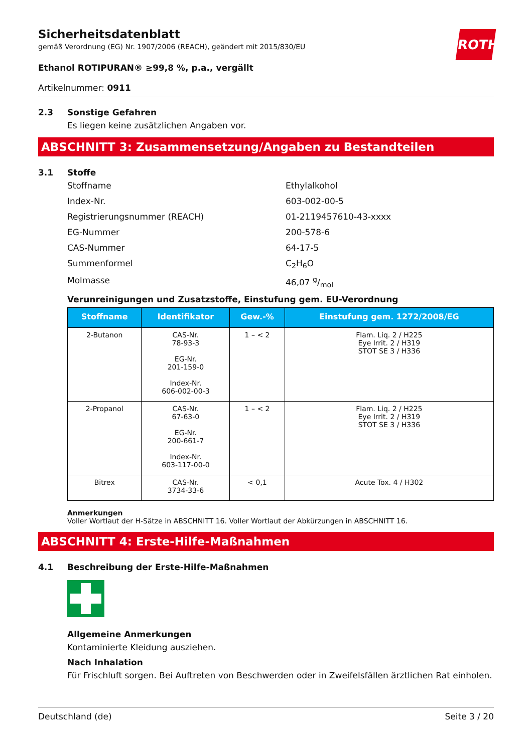ROTH
Sicherheitsdatenblatt
gemäß Verordnung (EG) Nr. 1907/2006 (REACH), geändert mit 2015/830/EU
Ethanol ROTIPURAN® ≥99,8 %, p.a., vergällt
Artikelnummer: 0911
2.3 Sonstige Gefahren
Es liegen keine zusätzlichen Angaben vor.
ABSCHNITT 3: Zusammensetzung/Angaben zu Bestandteilen
3.1 Stoffe
Stoffname Ethylalkohol
Index-Nr. 603-002-00-5
Registrierungsnummer (REACH) 01-2119457610-43-xxxx
EG-Nummer 200-578-6
CAS-Nummer 64-17-5
Summenformel C<sub>2</sub>H<sub>6</sub>O
Molmasse 46,07 g/mol
Verunreinigungen und Zusatzstoffe, Einstufung gem. EU-Verordnung
| Stoffname | Identifikator | Gew.-% | Einstufung gem. 1272/2008/EG |
| --- | --- | --- | --- |
| 2-Butanon | CAS-Nr. 78-93-3 EG-Nr. 201-159-0 Index-Nr. 606-002-00-3 | 1 – < 2 | Flam. Liq. 2 / H225 Eye Irrit. 2 / H319 STOT SE 3 / H336 |
| 2-Propanol | CAS-Nr. 67-63-0 EG-Nr. 200-661-7 Index-Nr. 603-117-00-0 | 1 – < 2 | Flam. Liq. 2 / H225 Eye Irrit. 2 / H319 STOT SE 3 / H336 |
| Bitrex | CAS-Nr. 3734-33-6 | < 0,1 | Acute Tox. 4 / H302 |
Anmerkungen
Voller Wortlaut der H-Sätze in ABSCHNITT 16. Voller Wortlaut der Abkürzungen in ABSCHNITT 16.
ABSCHNITT 4: Erste-Hilfe-Maßnahmen
4.1 Beschreibung der Erste-Hilfe-Maßnahmen
Allgemeine Anmerkungen
Kontaminierte Kleidung ausziehen.
Nach Inhalation
Für Frischluft sorgen. Bei Auftreten von Beschwerden oder in Zweifelsfällen ärztlichen Rat einholen.
Deutschland (de) Seite 3 / 20